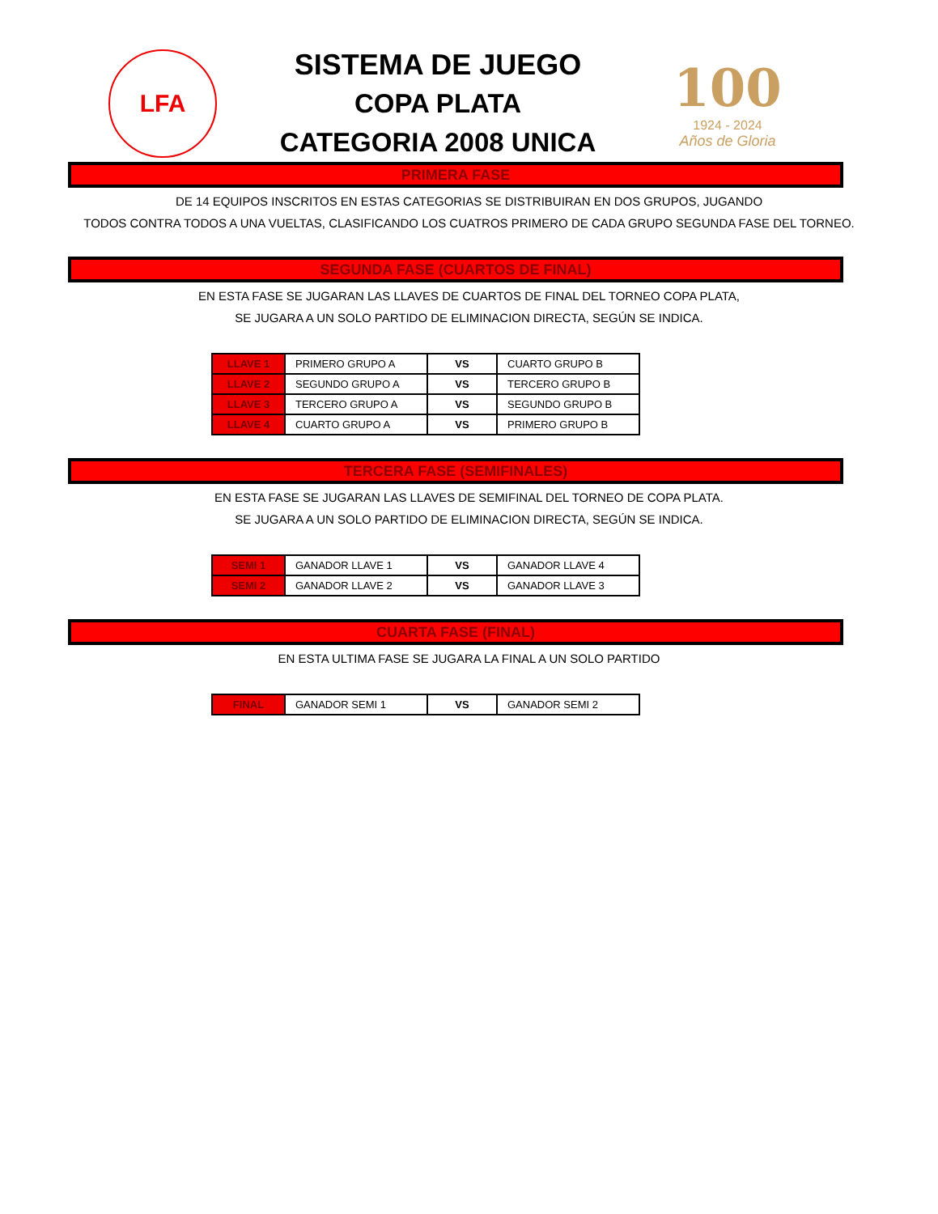LFA
SISTEMA DE JUEGO
COPA PLATA
CATEGORIA 2008 UNICA
100
1924 - 2024
Años de Gloria
PRIMERA FASE
DE 14 EQUIPOS INSCRITOS EN ESTAS CATEGORIAS SE DISTRIBUIRAN EN DOS GRUPOS, JUGANDO
TODOS CONTRA TODOS A UNA VUELTAS, CLASIFICANDO LOS CUATROS PRIMERO DE CADA GRUPO SEGUNDA FASE DEL TORNEO.
SEGUNDA FASE (CUARTOS DE FINAL)
EN ESTA FASE SE JUGARAN LAS LLAVES DE CUARTOS DE FINAL DEL TORNEO COPA PLATA,
SE JUGARA A UN SOLO PARTIDO DE ELIMINACION DIRECTA, SEGÚN SE INDICA.
| LLAVE 1 | PRIMERO GRUPO A | VS | CUARTO GRUPO B |
| LLAVE 2 | SEGUNDO GRUPO A | VS | TERCERO GRUPO B |
| LLAVE 3 | TERCERO GRUPO A | VS | SEGUNDO GRUPO B |
| LLAVE 4 | CUARTO GRUPO A | VS | PRIMERO GRUPO B |
TERCERA FASE (SEMIFINALES)
EN ESTA FASE SE JUGARAN LAS LLAVES DE SEMIFINAL DEL TORNEO DE COPA PLATA.
SE JUGARA A UN SOLO PARTIDO DE ELIMINACION DIRECTA, SEGÚN SE INDICA.
| SEMI 1 | GANADOR LLAVE 1 | VS | GANADOR LLAVE 4 |
| SEMI 2 | GANADOR LLAVE 2 | VS | GANADOR LLAVE 3 |
CUARTA FASE (FINAL)
EN ESTA ULTIMA FASE SE JUGARA LA FINAL A UN SOLO PARTIDO
| FINAL | GANADOR SEMI 1 | VS | GANADOR SEMI 2 |